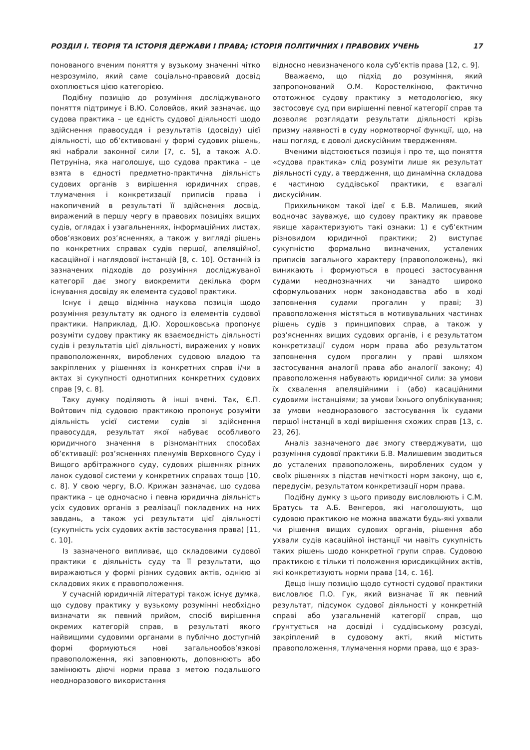РОЗДІЛ І. ТЕОРІЯ ТА ІСТОРІЯ ДЕРЖАВИ І ПРАВА; ІСТОРІЯ ПОЛІТИЧНИХ І ПРАВОВИХ УЧЕНЬ 17
понованого вченим поняття у вузькому значенні чітко незрозуміло, який саме соціально-правовий досвід охоплюється цією категорією.
Подібну позицію до розуміння досліджуваного поняття підтримує і В.Ю. Соловйов, який зазначає, що судова практика – це єдність судової діяльності щодо здійснення правосуддя і результатів (досвіду) цієї діяльності, що об’єктивовані у формі судових рішень, які набрали законної сили [7, с. 5], а також А.О. Петруніна, яка наголошує, що судова практика – це взята в єдності предметно-практична діяльність судових органів з вирішення юридичних справ, тлумачення і конкретизації приписів права і накопичений в результаті її здійснення досвід, виражений в першу чергу в правових позиціях вищих судів, оглядах і узагальненнях, інформаційних листах, обов’язкових роз’ясненнях, а також у вигляді рішень по конкретних справах судів першої, апеляційної, касаційної і наглядової інстанцій [8, с. 10]. Останній із зазначених підходів до розуміння досліджуваної категорії дає змогу виокремити декілька форм існування досвіду як елемента судової практики.
Існує і дещо відмінна наукова позиція щодо розуміння результату як одного із елементів судової практики. Наприклад, Д.Ю. Хорошковська пропонує розуміти судову практику як взаємоєдність діяльності судів і результатів цієї діяльності, виражених у нових правоположеннях, вироблених судовою владою та закріплених у рішеннях із конкретних справ і/чи в актах зі сукупності однотипних конкретних судових справ [9, с. 8].
Таку думку поділяють й інші вчені. Так, Є.П. Войтович під судовою практикою пропонує розуміти діяльність усієї системи судів зі здійснення правосуддя, результат якої набуває особливого юридичного значення в різноманітних способах об’єктивації: роз’ясненнях пленумів Верховного Суду і Вищого арбітражного суду, судових рішеннях різних ланок судової системи у конкретних справах тощо [10, с. 8]. У свою чергу, В.О. Крижан зазначає, що судова практика – це одночасно і певна юридична діяльність усіх судових органів з реалізації покладених на них завдань, а також усі результати цієї діяльності (сукупність усіх судових актів застосування права) [11, с. 10].
Із зазначеного випливає, що складовими судової практики є діяльність суду та її результати, що виражаються у формі різних судових актів, однією зі складових яких є правоположення.
У сучасній юридичній літературі також існує думка, що судову практику у вузькому розумінні необхідно визначати як певний прийом, спосіб вирішення окремих категорій справ, в результаті якого найвищими судовими органами в публічно доступній формі формуються нові загальнообов’язкові правоположення, які заповнюють, доповнюють або замінюють діючі норми права з метою подальшого неодноразового використання
відносно невизначеного кола суб’єктів права [12, с. 9].
Вважаємо, що підхід до розуміння, який запропонований О.М. Коростелкіною, фактично ототожнює судову практику з методологією, яку застосовує суд при вирішенні певної категорії справ та дозволяє розглядати результати діяльності крізь призму наявності в суду нормотворчої функції, що, на наш погляд, є доволі дискусійним твердженням.
Вченими відстоюється позиція і про те, що поняття «судова практика» слід розуміти лише як результат діяльності суду, а твердження, що динамічна складова є частиною суддівської практики, є взагалі дискусійним.
Прихильником такої ідеї є Б.В. Малишев, який водночас зауважує, що судову практику як правове явище характеризують такі ознаки: 1) є суб’єктним різновидом юридичної практики; 2) виступає сукупністю формально визначених, усталених приписів загального характеру (правоположень), які виникають і формуються в процесі застосування судами неоднозначних чи занадто широко сформульованих норм законодавства або в ході заповнення судами прогалин у праві; 3) правоположення містяться в мотивувальних частинах рішень судів з принципових справ, а також у роз’ясненнях вищих судових органів, і є результатом конкретизації судом норм права або результатом заповнення судом прогалин у праві шляхом застосування аналогії права або аналогії закону; 4) правоположення набувають юридичної сили: за умови їх схвалення апеляційними і (або) касаційними судовими інстанціями; за умови їхнього опублікування; за умови неодноразового застосування їх судами першої інстанції в ході вирішення схожих справ [13, с. 23, 26].
Аналіз зазначеного дає змогу стверджувати, що розуміння судової практики Б.В. Малишевим зводиться до усталених правоположень, вироблених судом у своїх рішеннях з підстав нечіткості норм закону, що є, передусім, результатом конкретизації норм права.
Подібну думку з цього приводу висловлюють і С.М. Братусь та А.Б. Венгеров, які наголошують, що судовою практикою не можна вважати будь-які ухвали чи рішення вищих судових органів, рішення або ухвали судів касаційної інстанції чи навіть сукупність таких рішень щодо конкретної групи справ. Судовою практикою є тільки ті положення юрисдикційних актів, які конкретизують норми права [14, с. 16].
Дещо іншу позицію щодо сутності судової практики висловлює П.О. Гук, який визначає її як певний результат, підсумок судової діяльності у конкретній справі або узагальненій категорії справ, що ґрунтується на досвіді і суддівському розсуді, закріплений в судовому акті, який містить правоположення, тлумачення норми права, що є зраз-